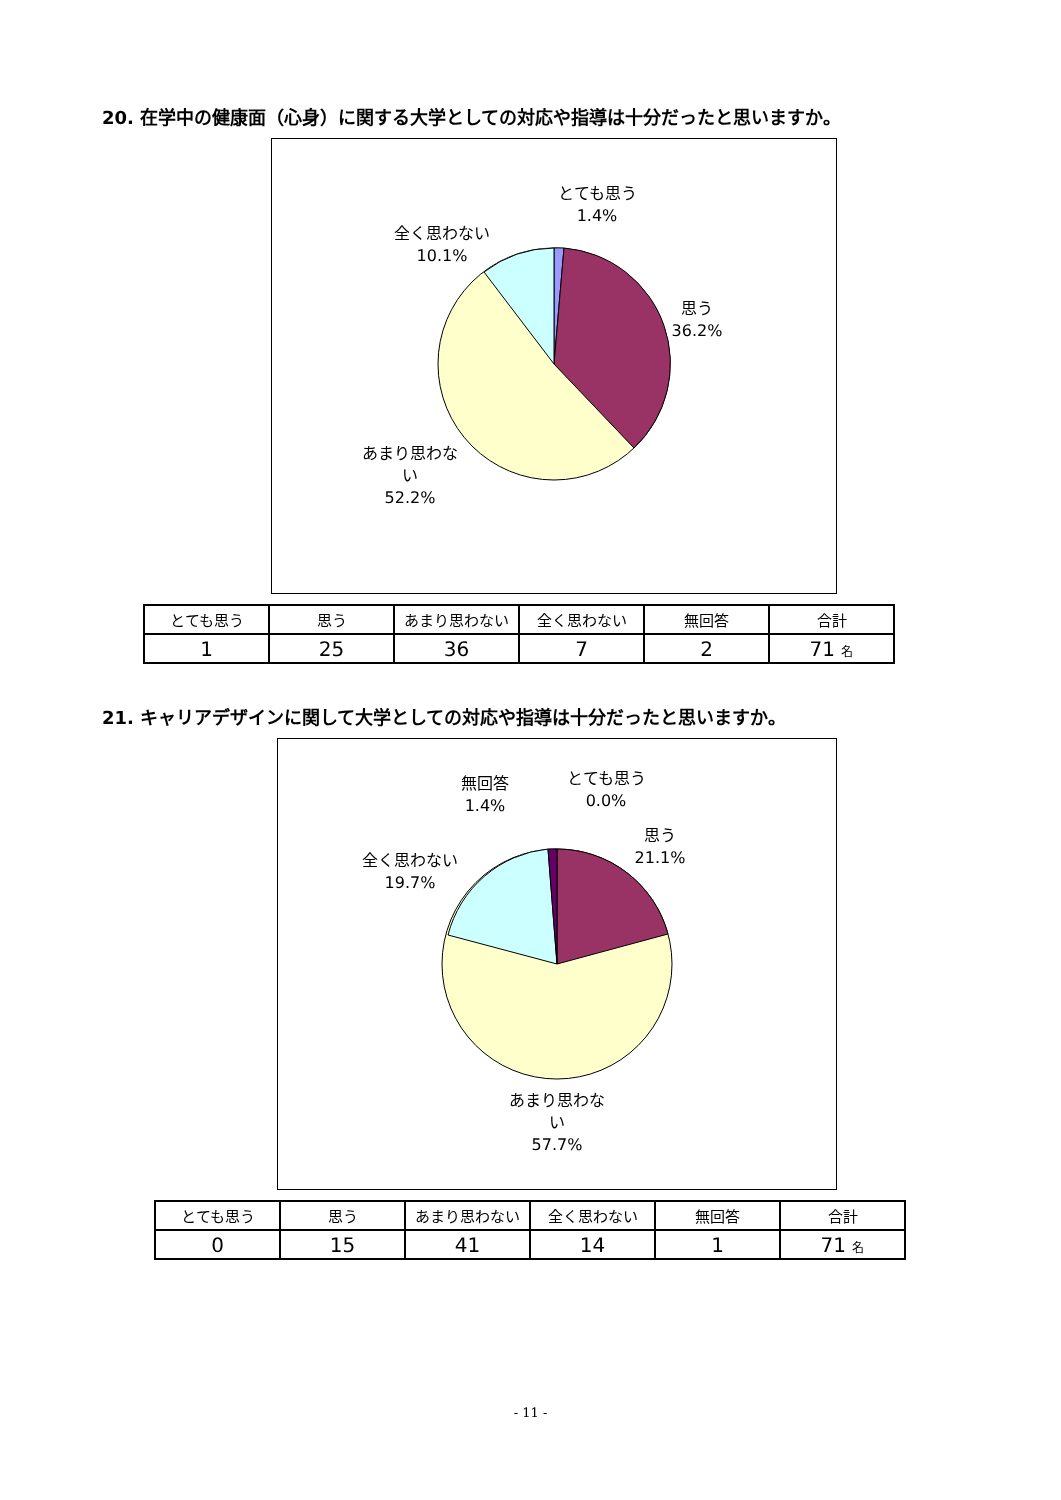20. 在学中の健康面（心身）に関する大学としての対応や指導は十分だったと思いますか。
とても思う
1.4%
全く思わない
10.1%
思う
36.2%
あまり思わな
い
52.2%
| とても思う | 思う | あまり思わない | 全く思わない | 無回答 | 合計 |
| 1 | 25 | 36 | 7 | 2 | 71 名 |
21. キャリアデザインに関して大学としての対応や指導は十分だったと思いますか。
無回答
1.4%
とても思う
0.0%
思う
21.1%
全く思わない
19.7%
あまり思わな
い
57.7%
| とても思う | 思う | あまり思わない | 全く思わない | 無回答 | 合計 |
| 0 | 15 | 41 | 14 | 1 | 71 名 |
- 11 -